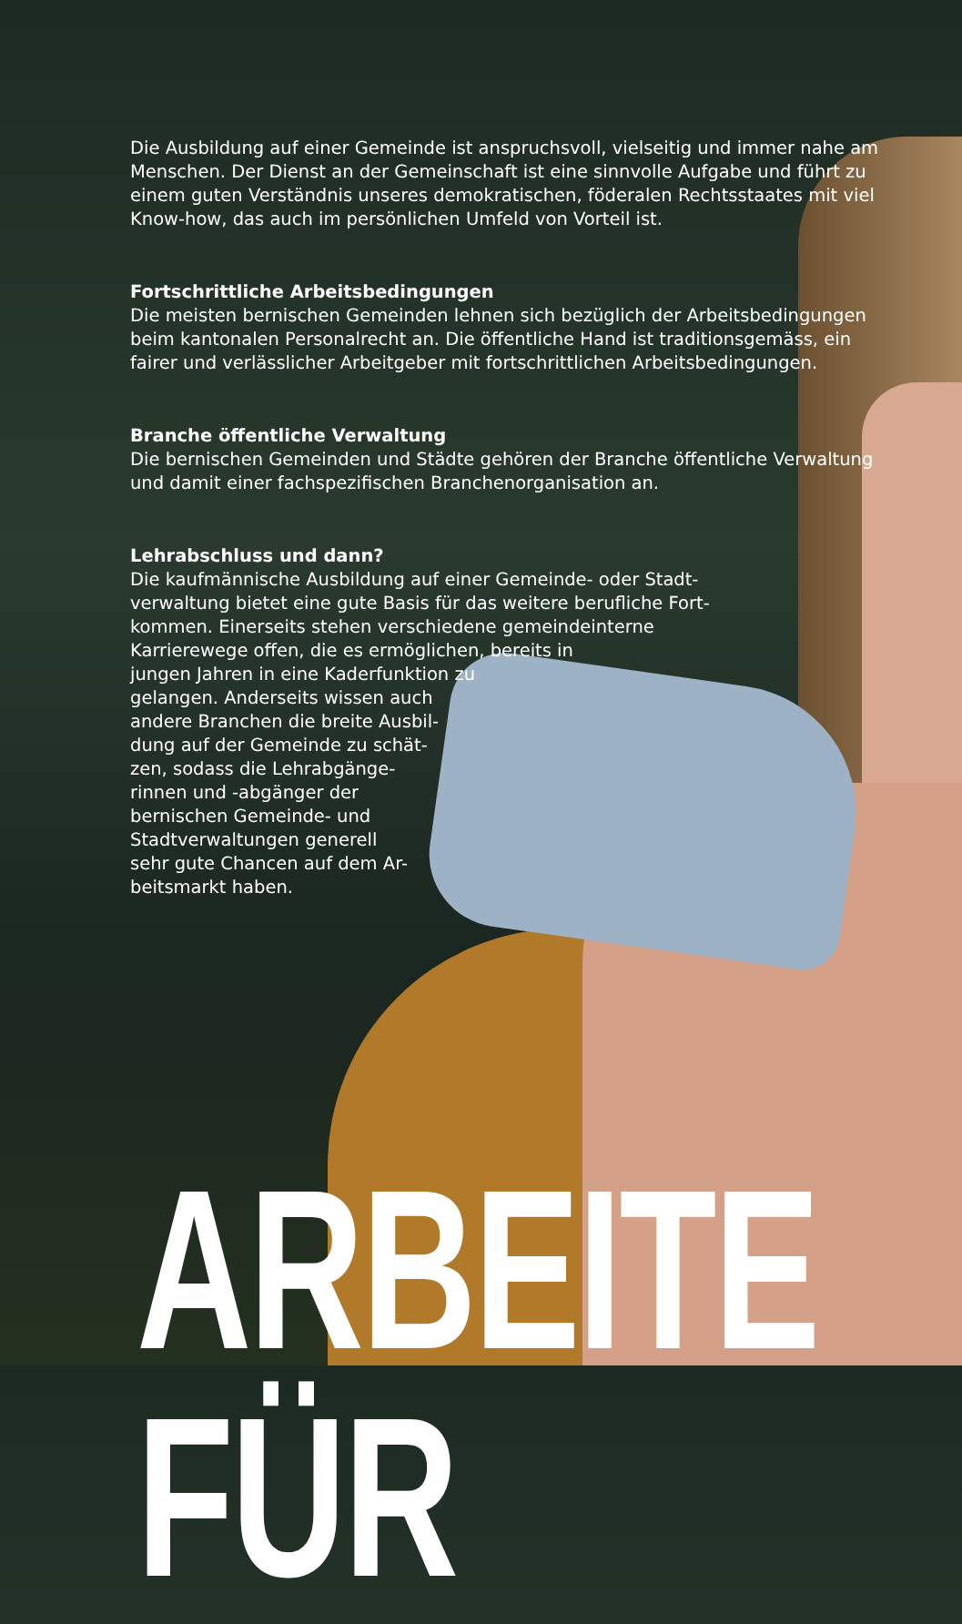Die Ausbildung auf einer Gemeinde ist anspruchsvoll, vielseitig und immer nahe am Menschen. Der Dienst an der Gemeinschaft ist eine sinnvolle Aufgabe und führt zu einem guten Verständnis unseres demokratischen, föderalen Rechtsstaates mit viel Know-how, das auch im persönlichen Umfeld von Vorteil ist.
Fortschrittliche Arbeitsbedingungen
Die meisten bernischen Gemeinden lehnen sich bezüglich der Arbeitsbedingungen beim kantonalen Personalrecht an. Die öffentliche Hand ist traditionsgemäss, ein fairer und verlässlicher Arbeitgeber mit fortschrittlichen Arbeitsbedingungen.
Branche öffentliche Verwaltung
Die bernischen Gemeinden und Städte gehören der Branche öffentliche Verwaltung und damit einer fachspezifischen Branchenorganisation an.
Lehrabschluss und dann?
Die kaufmännische Ausbildung auf einer Gemeinde- oder Stadt-
verwaltung bietet eine gute Basis für das weitere berufliche Fort-
kommen. Einerseits stehen verschiedene gemeindeinterne
Karrierewege offen, die es ermöglichen, bereits in
jungen Jahren in eine Kaderfunktion zu
gelangen. Anderseits wissen auch
andere Branchen die breite Ausbil-
dung auf der Gemeinde zu schät-
zen, sodass die Lehrabgänge-
rinnen und -abgänger der
bernischen Gemeinde- und
Stadtverwaltungen generell
sehr gute Chancen auf dem Ar-
beitsmarkt haben.
ARBEITE FÜR